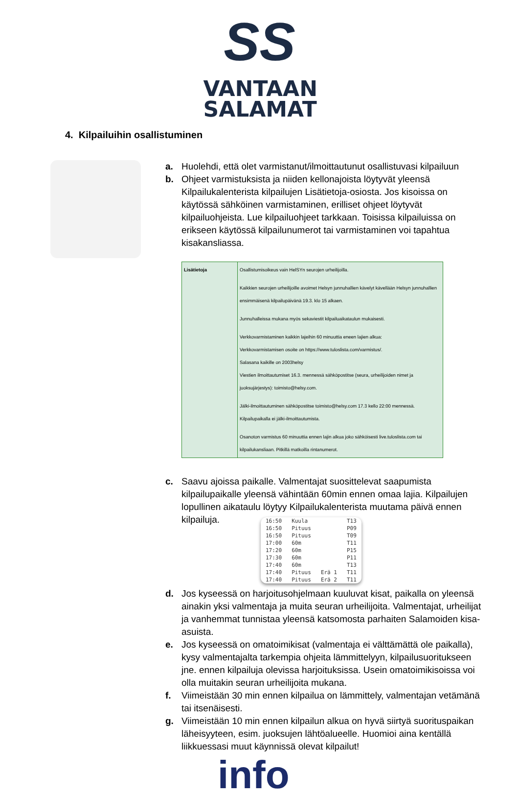SS
VANTAAN
SALAMAT
4. Kilpailuihin osallistuminen
a. Huolehdi, että olet varmistanut/ilmoittautunut osallistuvasi kilpailuun
b. Ohjeet varmistuksista ja niiden kellonajoista löytyvät yleensä Kilpailukalenterista kilpailujen Lisätietoja-osiosta. Jos kisoissa on käytössä sähköinen varmistaminen, erilliset ohjeet löytyvät kilpailuohjeista. Lue kilpailuohjeet tarkkaan. Toisissa kilpailuissa on erikseen käytössä kilpailunumerot tai varmistaminen voi tapahtua kisakansliassa.
| Lisätietoja | Osallistumisoikeus vain HelSYn seurojen urheilijoilla. Kaikkien seurojen urheilijoille avoimet Helsyn junnuhallien kävelyt kävellään Helsyn junnuhallien ensimmäisenä kilpailupäivänä 19.3. klo 15 alkaen. Junnuhalleissa mukana myös sekaviestit kilpailuaikataulun mukaisesti. Verkkovarmistaminen kaikkin lajeihin 60 minuuttia eneen lajien alkua: Verkkovarmistamisen osoite on https://www.tuloslista.com/varmistus/. Salasana kaikille on 2003helsy Viestien ilmoittautumiset 16.3. mennessä sähköpostitse (seura, urheilijoiden nimet ja juoksujärjestys): toimisto@helsy.com. Jälki-ilmoittautuminen sähköpostitse toimisto@helsy.com 17.3 kello 22:00 mennessä. Kilpailupaikalla ei jälki-ilmoittautumista. Osanoton varmistus 60 minuuttia ennen lajin alkua joko sähköisesti live.tuloslista.com tai kilpailukansliaan. Pitkillä matkoilla rintanumerot. |
c. Saavu ajoissa paikalle. Valmentajat suosittelevat saapumista kilpailupaikalle yleensä vähintään 60min ennen omaa lajia. Kilpailujen lopullinen aikataulu löytyy Kilpailukalenterista muutama päivä ennen kilpailuja.
| 16:50 | Kuula | | T13 |
| 16:50 | Pituus | | P09 |
| 16:50 | Pituus | | T09 |
| 17:00 | 60m | | T11 |
| 17:20 | 60m | | P15 |
| 17:30 | 60m | | P11 |
| 17:40 | 60m | | T13 |
| 17:40 | Pituus | Erä 1 | T11 |
| 17:40 | Pituus | Erä 2 | T11 |
d. Jos kyseessä on harjoitusohjelmaan kuuluvat kisat, paikalla on yleensä ainakin yksi valmentaja ja muita seuran urheilijoita. Valmentajat, urheilijat ja vanhemmat tunnistaa yleensä katsomosta parhaiten Salamoiden kisa-asuista.
e. Jos kyseessä on omatoimikisat (valmentaja ei välttämättä ole paikalla), kysy valmentajalta tarkempia ohjeita lämmittelyyn, kilpailusuoritukseen jne. ennen kilpailuja olevissa harjoituksissa. Usein omatoimikisoissa voi olla muitakin seuran urheilijoita mukana.
f. Viimeistään 30 min ennen kilpailua on lämmittely, valmentajan vetämänä tai itsenäisesti.
g. Viimeistään 10 min ennen kilpailun alkua on hyvä siirtyä suorituspaikan läheisyyteen, esim. juoksujen lähtöalueelle. Huomioi aina kentällä liikkuessasi muut käynnissä olevat kilpailut!
info